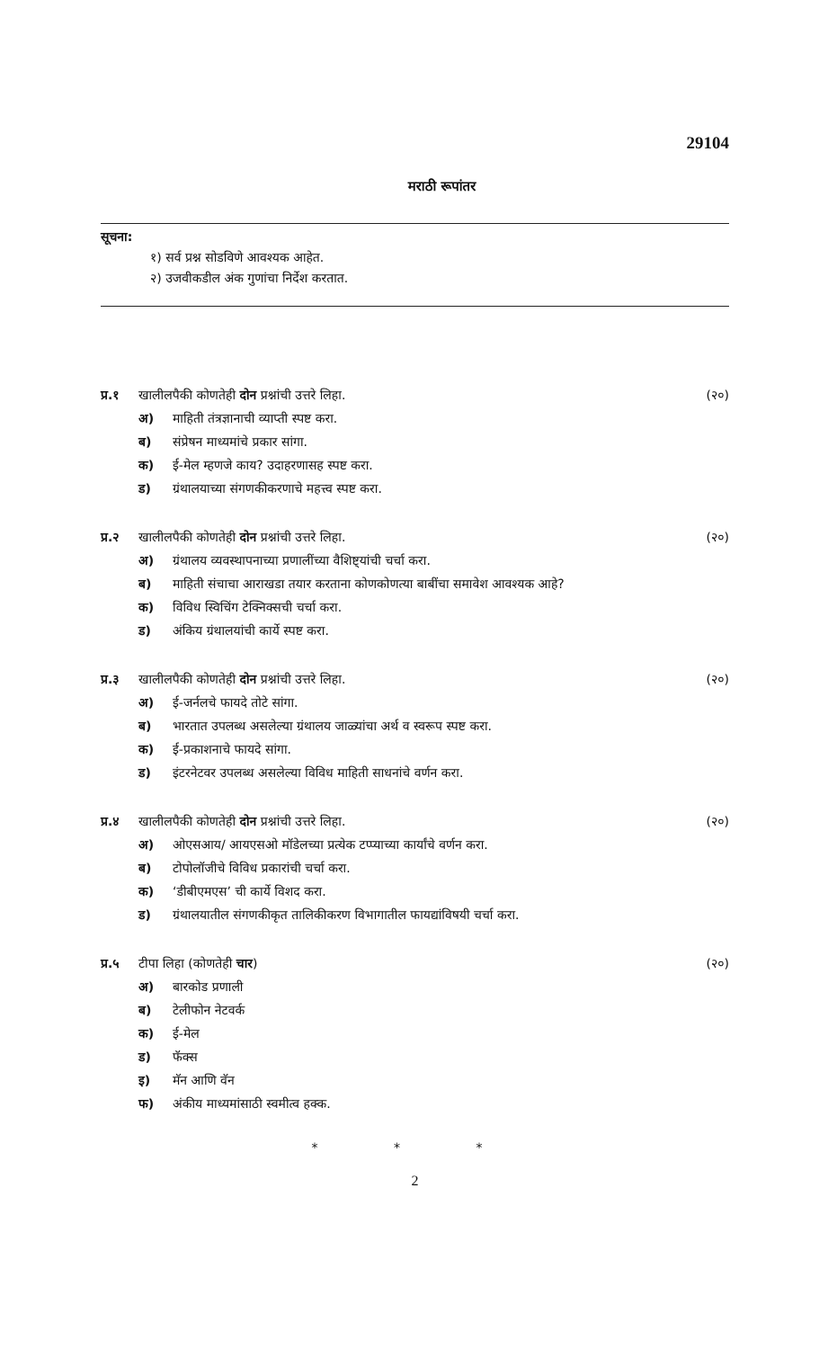29104
मराठी रूपांतर
सूचना:
१) सर्व प्रश्न सोडविणे आवश्यक आहेत.
२) उजवीकडील अंक गुणांचा निर्देश करतात.
प्र.१ खालीलपैकी कोणतेही दोन प्रश्नांची उत्तरे लिहा. (२०)
अ) माहिती तंत्रज्ञानाची व्याप्ती स्पष्ट करा.
ब) संप्रेषन माध्यमांचे प्रकार सांगा.
क) ई-मेल म्हणजे काय? उदाहरणासह स्पष्ट करा.
ड) ग्रंथालयाच्या संगणकीकरणाचे महत्त्व स्पष्ट करा.
प्र.२ खालीलपैकी कोणतेही दोन प्रश्नांची उत्तरे लिहा. (२०)
अ) ग्रंथालय व्यवस्थापनाच्या प्रणालींच्या वैशिष्ट्यांची चर्चा करा.
ब) माहिती संचाचा आराखडा तयार करताना कोणकोणत्या बाबींचा समावेश आवश्यक आहे?
क) विविध स्विचिंग टेक्निक्सची चर्चा करा.
ड) अंकिय ग्रंथालयांची कार्ये स्पष्ट करा.
प्र.३ खालीलपैकी कोणतेही दोन प्रश्नांची उत्तरे लिहा. (२०)
अ) ई-जर्नलचे फायदे तोटे सांगा.
ब) भारतात उपलब्ध असलेल्या ग्रंथालय जाळ्यांचा अर्थ व स्वरूप स्पष्ट करा.
क) ई-प्रकाशनाचे फायदे सांगा.
ड) इंटरनेटवर उपलब्ध असलेल्या विविध माहिती साधनांचे वर्णन करा.
प्र.४ खालीलपैकी कोणतेही दोन प्रश्नांची उत्तरे लिहा. (२०)
अ) ओएसआय/ आयएसओ मॉडेलच्या प्रत्येक टप्प्याच्या कार्यांचे वर्णन करा.
ब) टोपोलॉजीचे विविध प्रकारांची चर्चा करा.
क) ‘डीबीएमएस’ ची कार्ये विशद करा.
ड) ग्रंथालयातील संगणकीकृत तालिकीकरण विभागातील फायद्यांविषयी चर्चा करा.
प्र.५ टीपा लिहा (कोणतेही चार) (२०)
अ) बारकोड प्रणाली
ब) टेलीफोन नेटवर्क
क) ई-मेल
ड) फॅक्स
इ) मॅन आणि वॅन
फ) अंकीय माध्यमांसाठी स्वमीत्व हक्क.
* * *
2